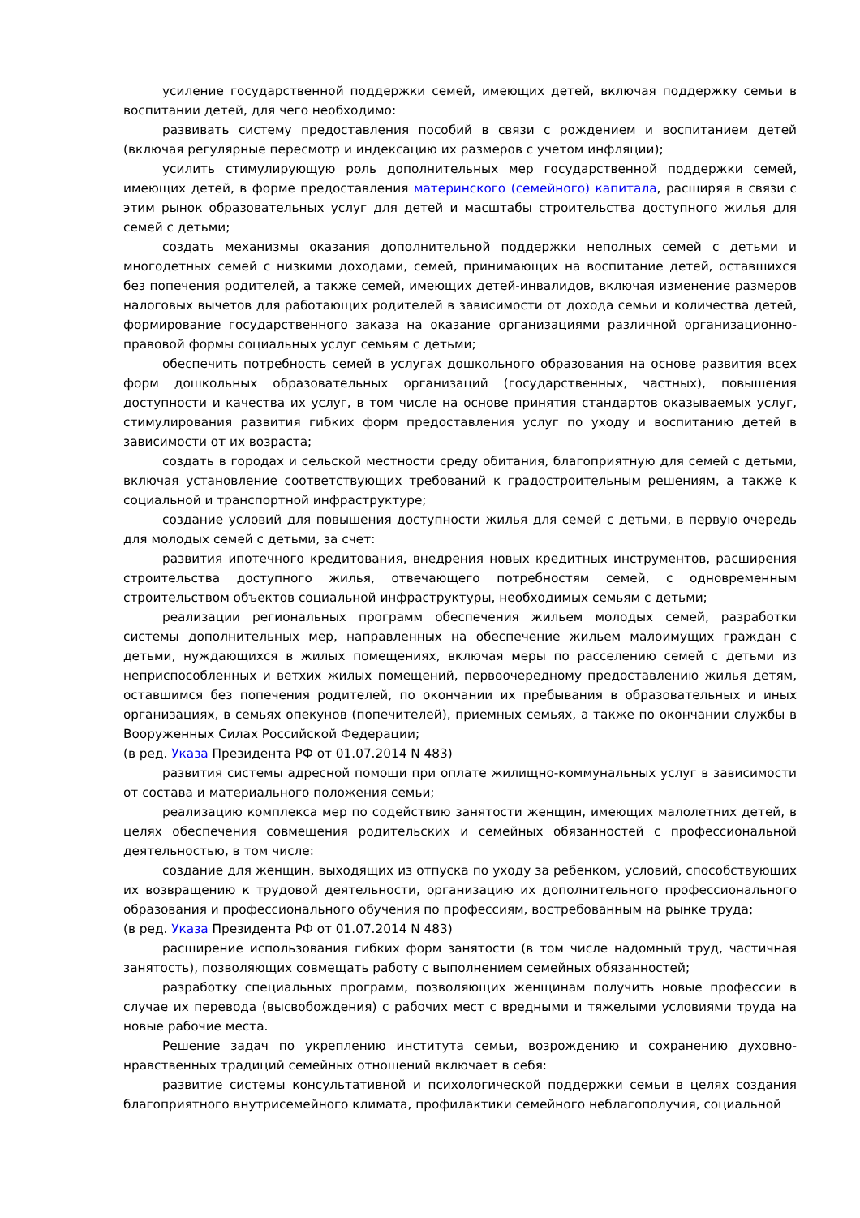усиление государственной поддержки семей, имеющих детей, включая поддержку семьи в воспитании детей, для чего необходимо:
развивать систему предоставления пособий в связи с рождением и воспитанием детей (включая регулярные пересмотр и индексацию их размеров с учетом инфляции);
усилить стимулирующую роль дополнительных мер государственной поддержки семей, имеющих детей, в форме предоставления материнского (семейного) капитала, расширяя в связи с этим рынок образовательных услуг для детей и масштабы строительства доступного жилья для семей с детьми;
создать механизмы оказания дополнительной поддержки неполных семей с детьми и многодетных семей с низкими доходами, семей, принимающих на воспитание детей, оставшихся без попечения родителей, а также семей, имеющих детей-инвалидов, включая изменение размеров налоговых вычетов для работающих родителей в зависимости от дохода семьи и количества детей, формирование государственного заказа на оказание организациями различной организационно-правовой формы социальных услуг семьям с детьми;
обеспечить потребность семей в услугах дошкольного образования на основе развития всех форм дошкольных образовательных организаций (государственных, частных), повышения доступности и качества их услуг, в том числе на основе принятия стандартов оказываемых услуг, стимулирования развития гибких форм предоставления услуг по уходу и воспитанию детей в зависимости от их возраста;
создать в городах и сельской местности среду обитания, благоприятную для семей с детьми, включая установление соответствующих требований к градостроительным решениям, а также к социальной и транспортной инфраструктуре;
создание условий для повышения доступности жилья для семей с детьми, в первую очередь для молодых семей с детьми, за счет:
развития ипотечного кредитования, внедрения новых кредитных инструментов, расширения строительства доступного жилья, отвечающего потребностям семей, с одновременным строительством объектов социальной инфраструктуры, необходимых семьям с детьми;
реализации региональных программ обеспечения жильем молодых семей, разработки системы дополнительных мер, направленных на обеспечение жильем малоимущих граждан с детьми, нуждающихся в жилых помещениях, включая меры по расселению семей с детьми из неприспособленных и ветхих жилых помещений, первоочередному предоставлению жилья детям, оставшимся без попечения родителей, по окончании их пребывания в образовательных и иных организациях, в семьях опекунов (попечителей), приемных семьях, а также по окончании службы в Вооруженных Силах Российской Федерации;
(в ред. Указа Президента РФ от 01.07.2014 N 483)
развития системы адресной помощи при оплате жилищно-коммунальных услуг в зависимости от состава и материального положения семьи;
реализацию комплекса мер по содействию занятости женщин, имеющих малолетних детей, в целях обеспечения совмещения родительских и семейных обязанностей с профессиональной деятельностью, в том числе:
создание для женщин, выходящих из отпуска по уходу за ребенком, условий, способствующих их возвращению к трудовой деятельности, организацию их дополнительного профессионального образования и профессионального обучения по профессиям, востребованным на рынке труда;
(в ред. Указа Президента РФ от 01.07.2014 N 483)
расширение использования гибких форм занятости (в том числе надомный труд, частичная занятость), позволяющих совмещать работу с выполнением семейных обязанностей;
разработку специальных программ, позволяющих женщинам получить новые профессии в случае их перевода (высвобождения) с рабочих мест с вредными и тяжелыми условиями труда на новые рабочие места.
Решение задач по укреплению института семьи, возрождению и сохранению духовно-нравственных традиций семейных отношений включает в себя:
развитие системы консультативной и психологической поддержки семьи в целях создания благоприятного внутрисемейного климата, профилактики семейного неблагополучия, социальной